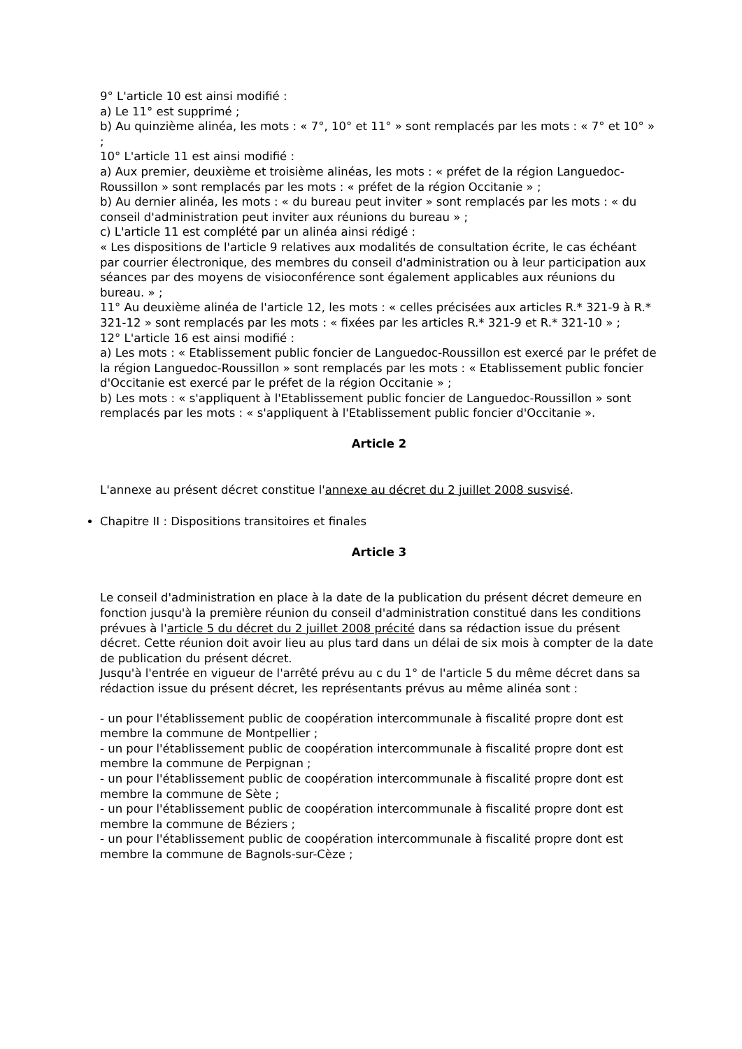9° L'article 10 est ainsi modifié :
a) Le 11° est supprimé ;
b) Au quinzième alinéa, les mots : « 7°, 10° et 11° » sont remplacés par les mots : « 7° et 10° » ;
10° L'article 11 est ainsi modifié :
a) Aux premier, deuxième et troisième alinéas, les mots : « préfet de la région Languedoc-Roussillon » sont remplacés par les mots : « préfet de la région Occitanie » ;
b) Au dernier alinéa, les mots : « du bureau peut inviter » sont remplacés par les mots : « du conseil d'administration peut inviter aux réunions du bureau » ;
c) L'article 11 est complété par un alinéa ainsi rédigé :
« Les dispositions de l'article 9 relatives aux modalités de consultation écrite, le cas échéant par courrier électronique, des membres du conseil d'administration ou à leur participation aux séances par des moyens de visioconférence sont également applicables aux réunions du bureau. » ;
11° Au deuxième alinéa de l'article 12, les mots : « celles précisées aux articles R.* 321-9 à R.* 321-12 » sont remplacés par les mots : « fixées par les articles R.* 321-9 et R.* 321-10 » ;
12° L'article 16 est ainsi modifié :
a) Les mots : « Etablissement public foncier de Languedoc-Roussillon est exercé par le préfet de la région Languedoc-Roussillon » sont remplacés par les mots : « Etablissement public foncier d'Occitanie est exercé par le préfet de la région Occitanie » ;
b) Les mots : « s'appliquent à l'Etablissement public foncier de Languedoc-Roussillon » sont remplacés par les mots : « s'appliquent à l'Etablissement public foncier d'Occitanie ».
Article 2
L'annexe au présent décret constitue l'annexe au décret du 2 juillet 2008 susvisé.
Chapitre II : Dispositions transitoires et finales
Article 3
Le conseil d'administration en place à la date de la publication du présent décret demeure en fonction jusqu'à la première réunion du conseil d'administration constitué dans les conditions prévues à l'article 5 du décret du 2 juillet 2008 précité dans sa rédaction issue du présent décret. Cette réunion doit avoir lieu au plus tard dans un délai de six mois à compter de la date de publication du présent décret.
Jusqu'à l'entrée en vigueur de l'arrêté prévu au c du 1° de l'article 5 du même décret dans sa rédaction issue du présent décret, les représentants prévus au même alinéa sont :
- un pour l'établissement public de coopération intercommunale à fiscalité propre dont est membre la commune de Montpellier ;
- un pour l'établissement public de coopération intercommunale à fiscalité propre dont est membre la commune de Perpignan ;
- un pour l'établissement public de coopération intercommunale à fiscalité propre dont est membre la commune de Sète ;
- un pour l'établissement public de coopération intercommunale à fiscalité propre dont est membre la commune de Béziers ;
- un pour l'établissement public de coopération intercommunale à fiscalité propre dont est membre la commune de Bagnols-sur-Cèze ;